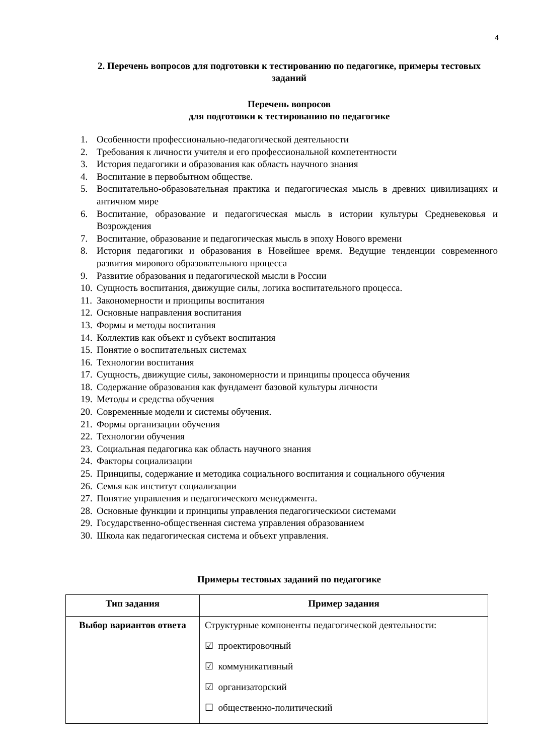4
2. Перечень вопросов для подготовки к тестированию по педагогике, примеры тестовых заданий
Перечень вопросов
для подготовки к тестированию по педагогике
1. Особенности профессионально-педагогической деятельности
2. Требования к личности учителя и его профессиональной компетентности
3. История педагогики и образования как область научного знания
4. Воспитание в первобытном обществе.
5. Воспитательно-образовательная практика и педагогическая мысль в древних цивилизациях и античном мире
6. Воспитание, образование и педагогическая мысль в истории культуры Средневековья и Возрождения
7. Воспитание, образование и педагогическая мысль в эпоху Нового времени
8. История педагогики и образования в Новейшее время. Ведущие тенденции современного развития мирового образовательного процесса
9. Развитие образования и педагогической мысли в России
10. Сущность воспитания, движущие силы, логика воспитательного процесса.
11. Закономерности и принципы воспитания
12. Основные направления воспитания
13. Формы и методы воспитания
14. Коллектив как объект и субъект воспитания
15. Понятие о воспитательных системах
16. Технологии воспитания
17. Сущность, движущие силы, закономерности и принципы процесса обучения
18. Содержание образования как фундамент базовой культуры личности
19. Методы и средства обучения
20. Современные модели и системы обучения.
21. Формы организации обучения
22. Технологии обучения
23. Социальная педагогика как область научного знания
24. Факторы социализации
25. Принципы, содержание и методика социального воспитания и социального обучения
26. Семья как институт социализации
27. Понятие управления и педагогического менеджмента.
28. Основные функции и принципы управления педагогическими системами
29. Государственно-общественная система управления образованием
30. Школа как педагогическая система и объект управления.
Примеры тестовых заданий по педагогике
| Тип задания | Пример задания |
| --- | --- |
| Выбор вариантов ответа | Структурные компоненты педагогической деятельности: ☑ проектировочный ☑ коммуникативный ☑ организаторский ☐ общественно-политический |